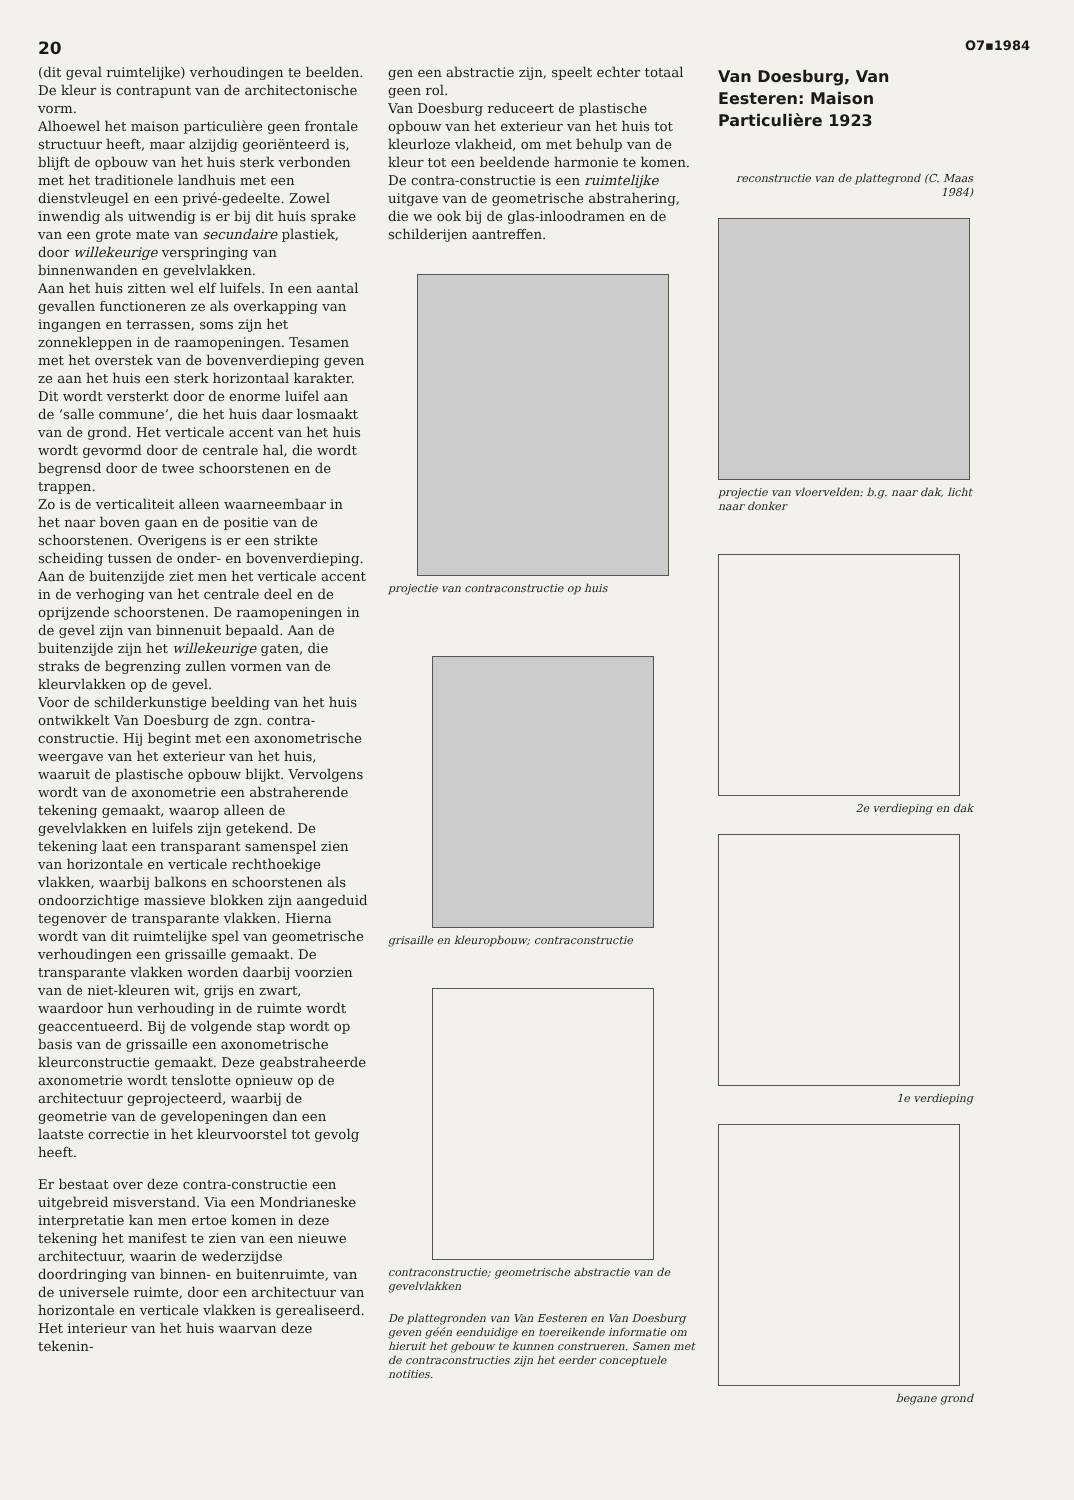20 O7▪1984
(dit geval ruimtelijke) verhoudingen te beelden. De kleur is contrapunt van de architectonische vorm.
Alhoewel het maison particulière geen frontale structuur heeft, maar alzijdig georiënteerd is, blijft de opbouw van het huis sterk verbonden met het traditionele landhuis met een dienstvleugel en een privé-gedeelte. Zowel inwendig als uitwendig is er bij dit huis sprake van een grote mate van secundaire plastiek, door willekeurige verspringing van binnenwanden en gevelvlakken.
Aan het huis zitten wel elf luifels. In een aantal gevallen functioneren ze als overkapping van ingangen en terrassen, soms zijn het zonnekleppen in de raamopeningen. Tesamen met het overstek van de bovenverdieping geven ze aan het huis een sterk horizontaal karakter. Dit wordt versterkt door de enorme luifel aan de ‘salle commune’, die het huis daar losmaakt van de grond. Het verticale accent van het huis wordt gevormd door de centrale hal, die wordt begrensd door de twee schoorstenen en de trappen.
Zo is de verticaliteit alleen waarneembaar in het naar boven gaan en de positie van de schoorstenen. Overigens is er een strikte scheiding tussen de onder- en bovenverdieping. Aan de buitenzijde ziet men het verticale accent in de verhoging van het centrale deel en de oprijzende schoorstenen. De raamopeningen in de gevel zijn van binnenuit bepaald. Aan de buitenzijde zijn het willekeurige gaten, die straks de begrenzing zullen vormen van de kleurvlakken op de gevel.
Voor de schilderkunstige beelding van het huis ontwikkelt Van Doesburg de zgn. contra-constructie. Hij begint met een axonometrische weergave van het exterieur van het huis, waaruit de plastische opbouw blijkt. Vervolgens wordt van de axonometrie een abstraherende tekening gemaakt, waarop alleen de gevelvlakken en luifels zijn getekend. De tekening laat een transparant samenspel zien van horizontale en verticale rechthoekige vlakken, waarbij balkons en schoorstenen als ondoorzichtige massieve blokken zijn aangeduid tegenover de transparante vlakken. Hierna wordt van dit ruimtelijke spel van geometrische verhoudingen een grissaille gemaakt. De transparante vlakken worden daarbij voorzien van de niet-kleuren wit, grijs en zwart, waardoor hun verhouding in de ruimte wordt geaccentueerd. Bij de volgende stap wordt op basis van de grissaille een axonometrische kleurconstructie gemaakt. Deze geabstraheerde axonometrie wordt tenslotte opnieuw op de architectuur geprojecteerd, waarbij de geometrie van de gevelopeningen dan een laatste correctie in het kleurvoorstel tot gevolg heeft.
Er bestaat over deze contra-constructie een uitgebreid misverstand. Via een Mondrianeske interpretatie kan men ertoe komen in deze tekening het manifest te zien van een nieuwe architectuur, waarin de wederzijdse doordringing van binnen- en buitenruimte, van de universele ruimte, door een architectuur van horizontale en verticale vlakken is gerealiseerd. Het interieur van het huis waarvan deze tekenin-
gen een abstractie zijn, speelt echter totaal geen rol.
Van Doesburg reduceert de plastische opbouw van het exterieur van het huis tot kleurloze vlakheid, om met behulp van de kleur tot een beeldende harmonie te komen. De contra-constructie is een ruimtelijke uitgave van de geometrische abstrahering, die we ook bij de glas-inloodramen en de schilderijen aantreffen.
projectie van contraconstructie op huis
grisaille en kleuropbouw; contraconstructie
contraconstructie; geometrische abstractie van de gevelvlakken
De plattegronden van Van Eesteren en Van Doesburg geven géén eenduidige en toereikende informatie om hieruit het gebouw te kunnen construeren. Samen met de contraconstructies zijn het eerder conceptuele notities.
Van Doesburg, Van Eesteren: Maison Particulière 1923
reconstructie van de plattegrond (C. Maas 1984)
projectie van vloervelden: b.g. naar dak, licht naar donker
2e verdieping en dak
1e verdieping
begane grond